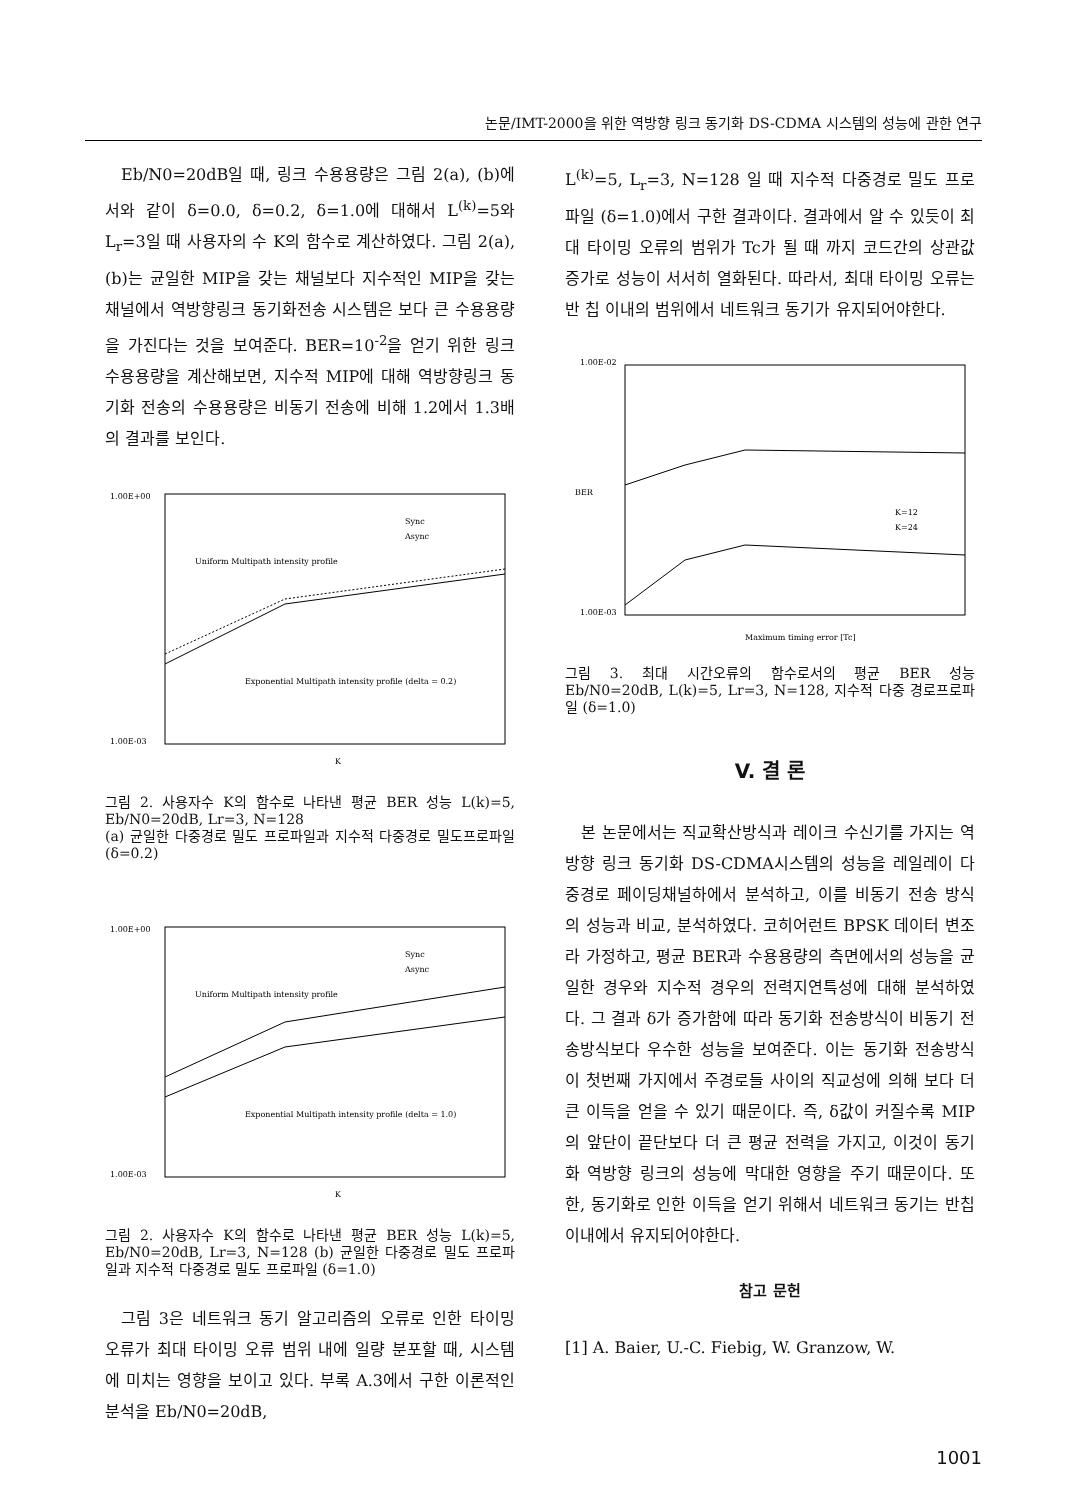논문/IMT-2000을 위한 역방향 링크 동기화 DS-CDMA 시스템의 성능에 관한 연구
Eb/N0=20dB일 때, 링크 수용용량은 그림 2(a), (b)에서와 같이 δ=0.0, δ=0.2, δ=1.0에 대해서 L<sup>(k)</sup>=5와 L<sub>r</sub>=3일 때 사용자의 수 K의 함수로 계산하였다. 그림 2(a), (b)는 균일한 MIP을 갖는 채널보다 지수적인 MIP을 갖는 채널에서 역방향링크 동기화전송 시스템은 보다 큰 수용용량을 가진다는 것을 보여준다. BER=10<sup>-2</sup>을 얻기 위한 링크 수용용량을 계산해보면, 지수적 MIP에 대해 역방향링크 동기화 전송의 수용용량은 비동기 전송에 비해 1.2에서 1.3배의 결과를 보인다.
1.00E+00
1.00E-03
Uniform Multipath intensity profile
Exponential Multipath intensity profile (delta = 0.2)
Sync
Async
K
그림 2. 사용자수 K의 함수로 나타낸 평균 BER 성능 L(k)=5, Eb/N0=20dB, Lr=3, N=128
(a) 균일한 다중경로 밀도 프로파일과 지수적 다중경로 밀도프로파일 (δ=0.2)
1.00E+00
1.00E-03
Uniform Multipath intensity profile
Exponential Multipath intensity profile (delta = 1.0)
Sync
Async
K
그림 2. 사용자수 K의 함수로 나타낸 평균 BER 성능 L(k)=5, Eb/N0=20dB, Lr=3, N=128 (b) 균일한 다중경로 밀도 프로파일과 지수적 다중경로 밀도 프로파일 (δ=1.0)
그림 3은 네트워크 동기 알고리즘의 오류로 인한 타이밍 오류가 최대 타이밍 오류 범위 내에 일량 분포할 때, 시스템에 미치는 영향을 보이고 있다. 부록 A.3에서 구한 이론적인 분석을 Eb/N0=20dB,
L<sup>(k)</sup>=5, L<sub>r</sub>=3, N=128 일 때 지수적 다중경로 밀도 프로파일 (δ=1.0)에서 구한 결과이다. 결과에서 알 수 있듯이 최대 타이밍 오류의 범위가 Tc가 될 때 까지 코드간의 상관값 증가로 성능이 서서히 열화된다. 따라서, 최대 타이밍 오류는 반 칩 이내의 범위에서 네트워크 동기가 유지되어야한다.
1.00E-02
1.00E-03
BER
K=12
K=24
Maximum timing error [Tc]
그림 3. 최대 시간오류의 함수로서의 평균 BER 성능 Eb/N0=20dB, L(k)=5, Lr=3, N=128, 지수적 다중 경로프로파일 (δ=1.0)
V. 결 론
본 논문에서는 직교확산방식과 레이크 수신기를 가지는 역방향 링크 동기화 DS-CDMA시스템의 성능을 레일레이 다중경로 페이딩채널하에서 분석하고, 이를 비동기 전송 방식의 성능과 비교, 분석하였다. 코히어런트 BPSK 데이터 변조라 가정하고, 평균 BER과 수용용량의 측면에서의 성능을 균일한 경우와 지수적 경우의 전력지연특성에 대해 분석하였다. 그 결과 δ가 증가함에 따라 동기화 전송방식이 비동기 전송방식보다 우수한 성능을 보여준다. 이는 동기화 전송방식이 첫번째 가지에서 주경로들 사이의 직교성에 의해 보다 더 큰 이득을 얻을 수 있기 때문이다. 즉, δ값이 커질수록 MIP의 앞단이 끝단보다 더 큰 평균 전력을 가지고, 이것이 동기화 역방향 링크의 성능에 막대한 영향을 주기 때문이다. 또한, 동기화로 인한 이득을 얻기 위해서 네트워크 동기는 반칩이내에서 유지되어야한다.
참고 문헌
[1] A. Baier, U.-C. Fiebig, W. Granzow, W.
1001